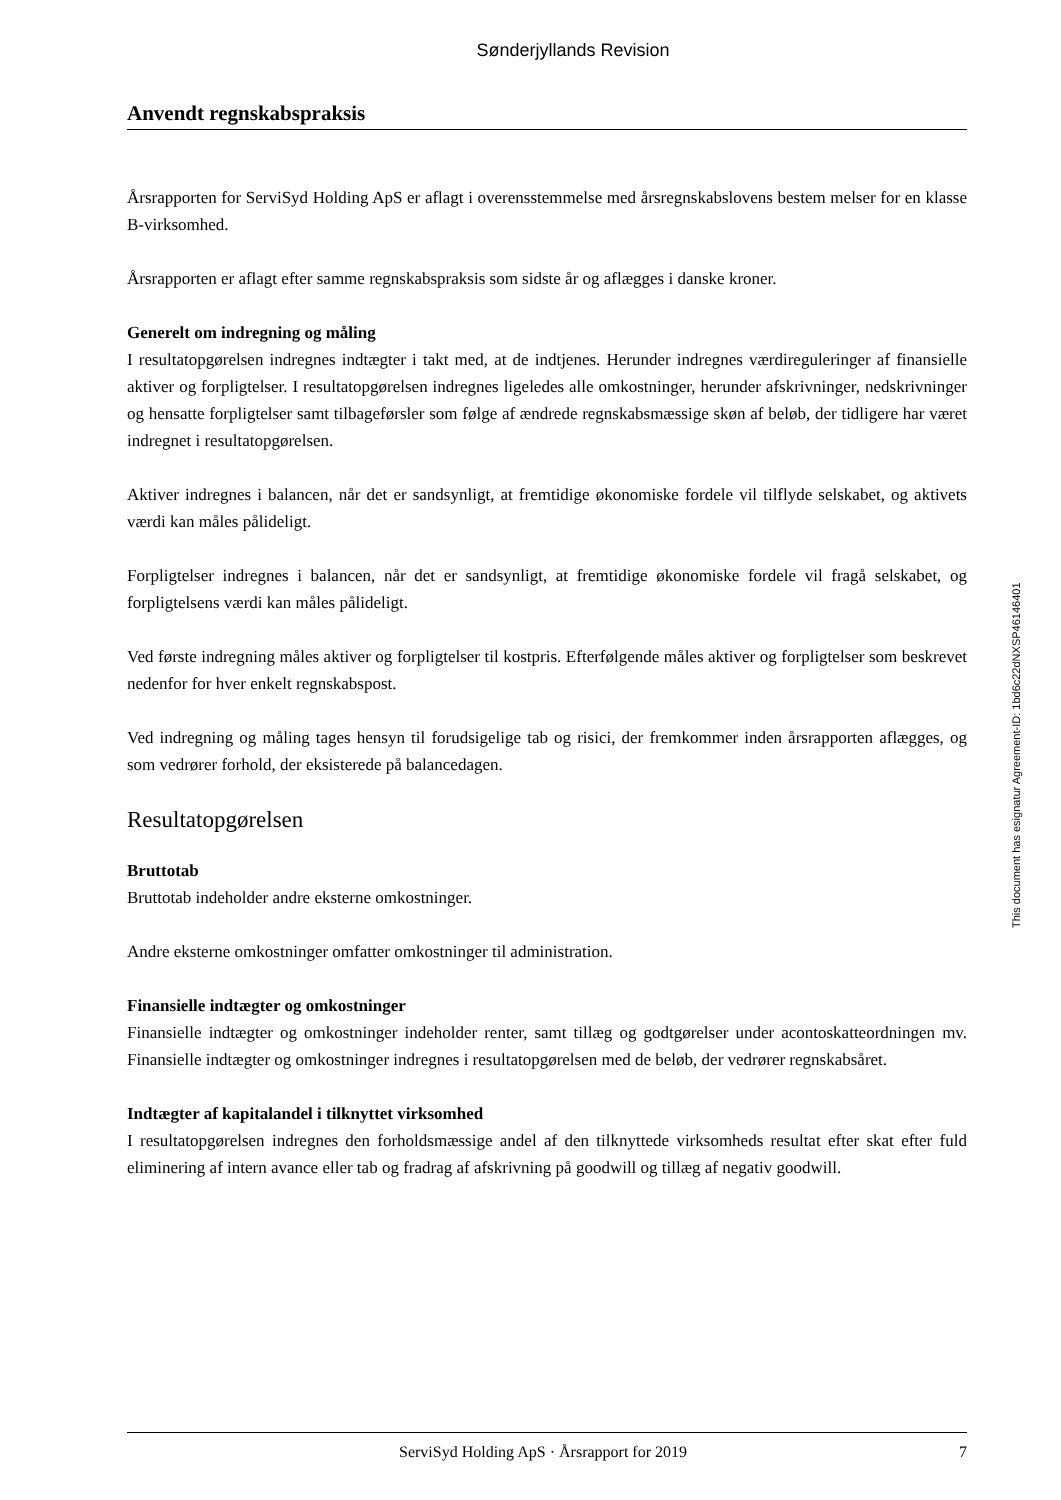Sønderjyllands Revision
Anvendt regnskabspraksis
Årsrapporten for ServiSyd Holding ApS er aflagt i overensstemmelse med årsregnskabslovens bestem melser for en klasse B-virksomhed.
Årsrapporten er aflagt efter samme regnskabspraksis som sidste år og aflægges i danske kroner.
Generelt om indregning og måling
I resultatopgørelsen indregnes indtægter i takt med, at de indtjenes. Herunder indregnes værdireguleringer af finansielle aktiver og forpligtelser. I resultatopgørelsen indregnes ligeledes alle omkostninger, herunder afskrivninger, nedskrivninger og hensatte forpligtelser samt tilbageførsler som følge af ændrede regnskabsmæssige skøn af beløb, der tidligere har været indregnet i resultatopgørelsen.
Aktiver indregnes i balancen, når det er sandsynligt, at fremtidige økonomiske fordele vil tilflyde selskabet, og aktivets værdi kan måles pålideligt.
Forpligtelser indregnes i balancen, når det er sandsynligt, at fremtidige økonomiske fordele vil fragå selskabet, og forpligtelsens værdi kan måles pålideligt.
Ved første indregning måles aktiver og forpligtelser til kostpris. Efterfølgende måles aktiver og forpligtelser som beskrevet nedenfor for hver enkelt regnskabspost.
Ved indregning og måling tages hensyn til forudsigelige tab og risici, der fremkommer inden årsrapporten aflægges, og som vedrører forhold, der eksisterede på balancedagen.
Resultatopgørelsen
Bruttotab
Bruttotab indeholder andre eksterne omkostninger.
Andre eksterne omkostninger omfatter omkostninger til administration.
Finansielle indtægter og omkostninger
Finansielle indtægter og omkostninger indeholder renter, samt tillæg og godtgørelser under acontoskatteordningen mv. Finansielle indtægter og omkostninger indregnes i resultatopgørelsen med de beløb, der vedrører regnskabsåret.
Indtægter af kapitalandel i tilknyttet virksomhed
I resultatopgørelsen indregnes den forholdsmæssige andel af den tilknyttede virksomheds resultat efter skat efter fuld eliminering af intern avance eller tab og fradrag af afskrivning på goodwill og tillæg af negativ goodwill.
This document has esignatur Agreement-ID: 1bd6c22dNXSP46146401
ServiSyd Holding ApS · Årsrapport for 2019 7